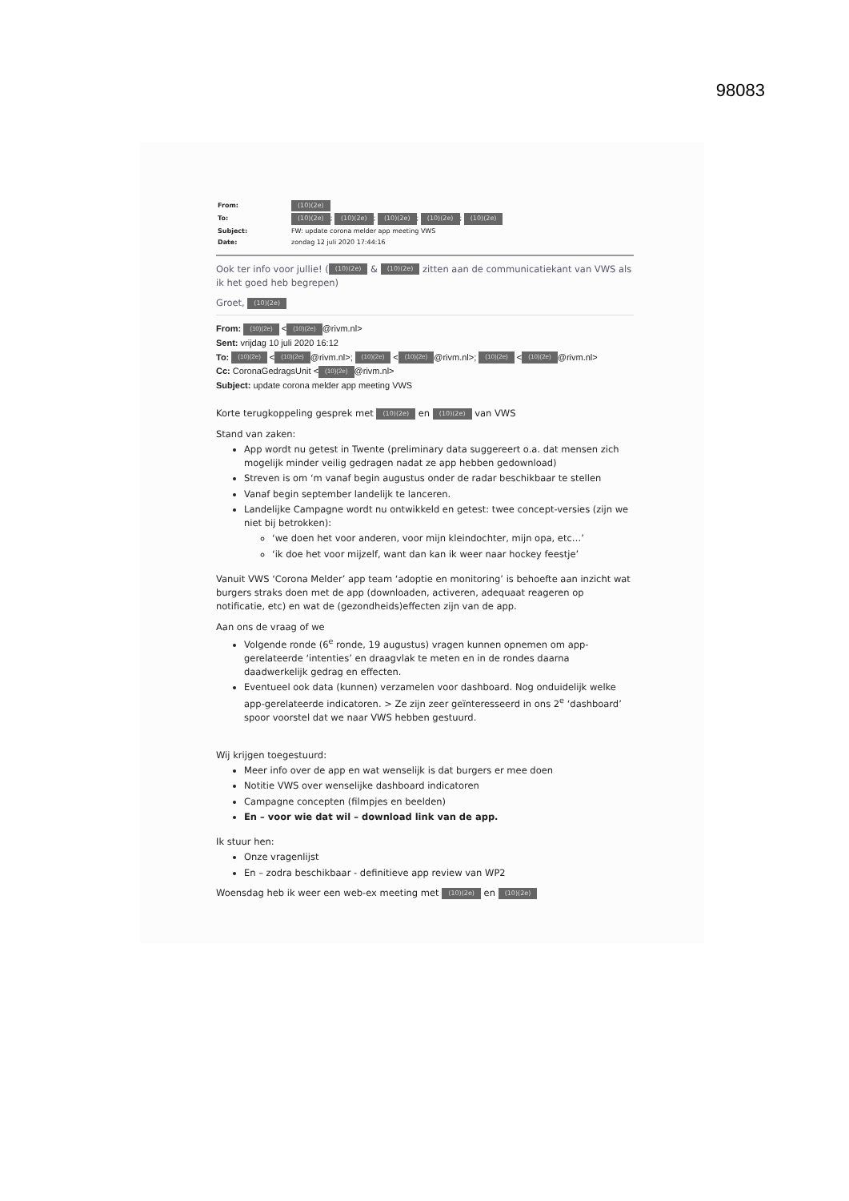98083
| From: | (10)(2e) |
| To: | (10)(2e) ; (10)(2e) ; (10)(2e) ; (10)(2e) ; (10)(2e) |
| Subject: | FW: update corona melder app meeting VWS |
| Date: | zondag 12 juli 2020 17:44:16 |
Ook ter info voor jullie! ((10)(2e) & (10)(2e) zitten aan de communicatiekant van VWS als ik het goed heb begrepen)
Groet, (10)(2e)
From: (10)(2e) < (10)(2e) @rivm.nl>
Sent: vrijdag 10 juli 2020 16:12
To: (10)(2e) < (10)(2e) @rivm.nl>; (10)(2e) < (10)(2e) @rivm.nl>; (10)(2e) < (10)(2e) @rivm.nl>
Cc: CoronaGedragsUnit < (10)(2e) @rivm.nl>
Subject: update corona melder app meeting VWS
Korte terugkoppeling gesprek met (10)(2e) en (10)(2e) van VWS
Stand van zaken:
App wordt nu getest in Twente (preliminary data suggereert o.a. dat mensen zich mogelijk minder veilig gedragen nadat ze app hebben gedownload)
Streven is om ‘m vanaf begin augustus onder de radar beschikbaar te stellen
Vanaf begin september landelijk te lanceren.
Landelijke Campagne wordt nu ontwikkeld en getest: twee concept-versies (zijn we niet bij betrokken):
‘we doen het voor anderen, voor mijn kleindochter, mijn opa, etc…’
‘ik doe het voor mijzelf, want dan kan ik weer naar hockey feestje’
Vanuit VWS ‘Corona Melder’ app team ‘adoptie en monitoring’ is behoefte aan inzicht wat burgers straks doen met de app (downloaden, activeren, adequaat reageren op notificatie, etc) en wat de (gezondheids)effecten zijn van de app.
Aan ons de vraag of we
Volgende ronde (6<sup>e</sup> ronde, 19 augustus) vragen kunnen opnemen om app-gerelateerde ‘intenties’ en draagvlak te meten en in de rondes daarna daadwerkelijk gedrag en effecten.
Eventueel ook data (kunnen) verzamelen voor dashboard. Nog onduidelijk welke app-gerelateerde indicatoren. > Ze zijn zeer geïnteresseerd in ons 2<sup>e</sup> ‘dashboard’ spoor voorstel dat we naar VWS hebben gestuurd.
Wij krijgen toegestuurd:
Meer info over de app en wat wenselijk is dat burgers er mee doen
Notitie VWS over wenselijke dashboard indicatoren
Campagne concepten (filmpjes en beelden)
En – voor wie dat wil – download link van de app.
Ik stuur hen:
Onze vragenlijst
En – zodra beschikbaar - definitieve app review van WP2
Woensdag heb ik weer een web-ex meeting met (10)(2e) en (10)(2e)